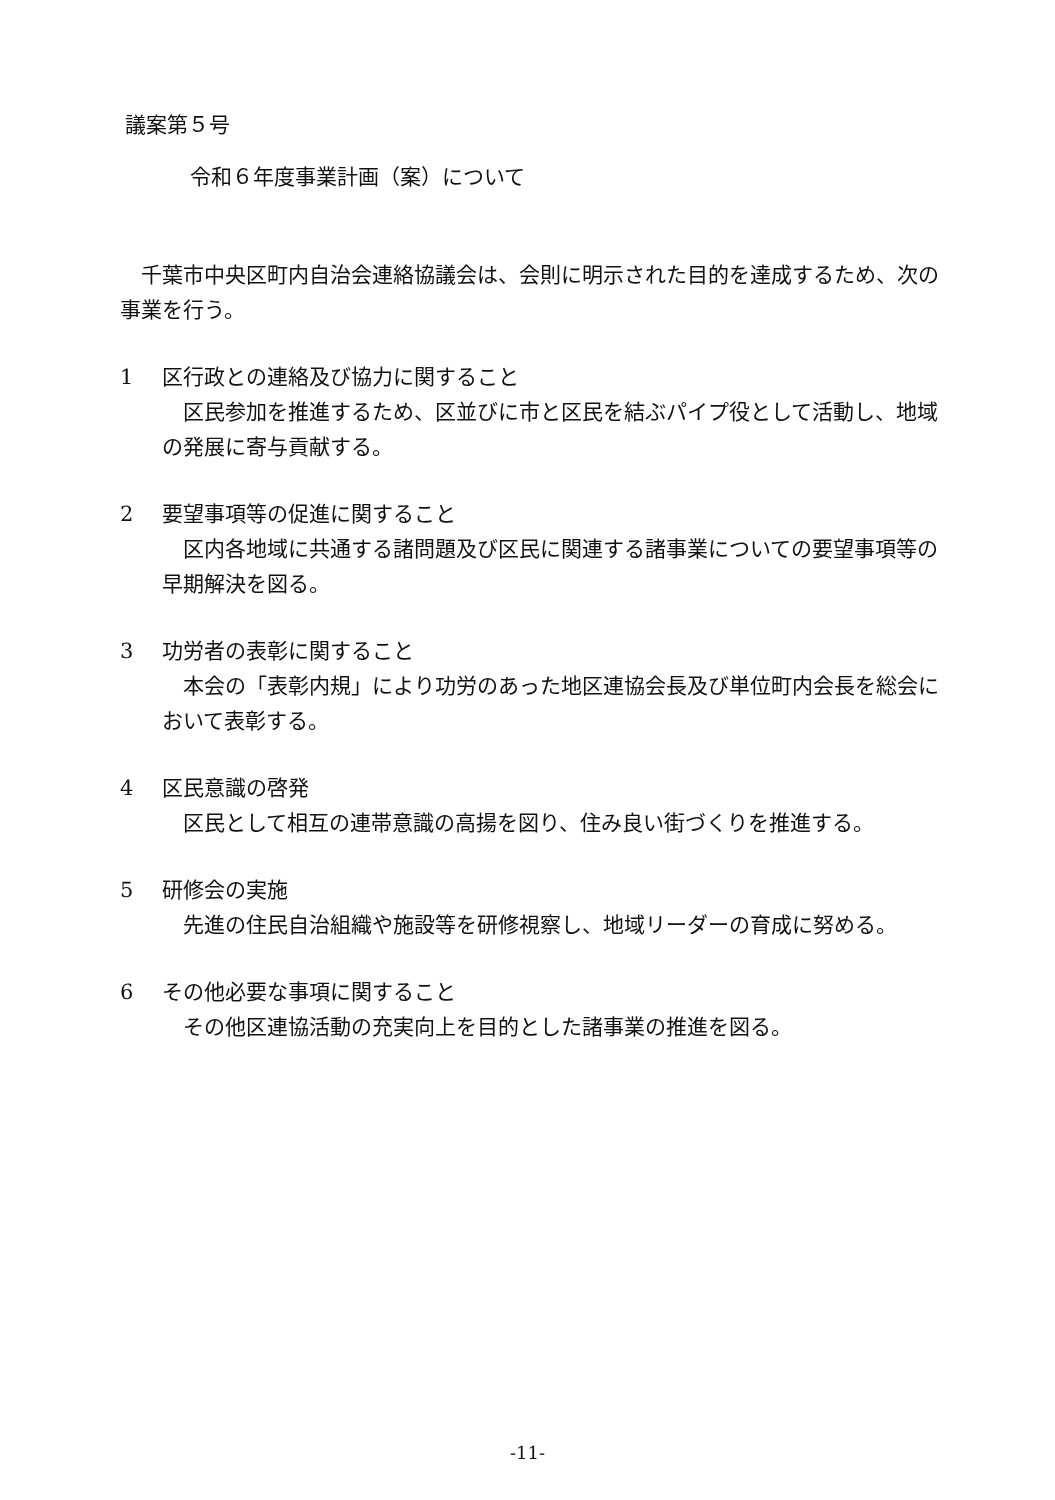議案第５号
令和６年度事業計画（案）について
千葉市中央区町内自治会連絡協議会は、会則に明示された目的を達成するため、次の事業を行う。
1 区行政との連絡及び協力に関すること
区民参加を推進するため、区並びに市と区民を結ぶパイプ役として活動し、地域の発展に寄与貢献する。
2 要望事項等の促進に関すること
区内各地域に共通する諸問題及び区民に関連する諸事業についての要望事項等の早期解決を図る。
3 功労者の表彰に関すること
本会の「表彰内規」により功労のあった地区連協会長及び単位町内会長を総会において表彰する。
4 区民意識の啓発
区民として相互の連帯意識の高揚を図り、住み良い街づくりを推進する。
5 研修会の実施
先進の住民自治組織や施設等を研修視察し、地域リーダーの育成に努める。
6 その他必要な事項に関すること
その他区連協活動の充実向上を目的とした諸事業の推進を図る。
-11-